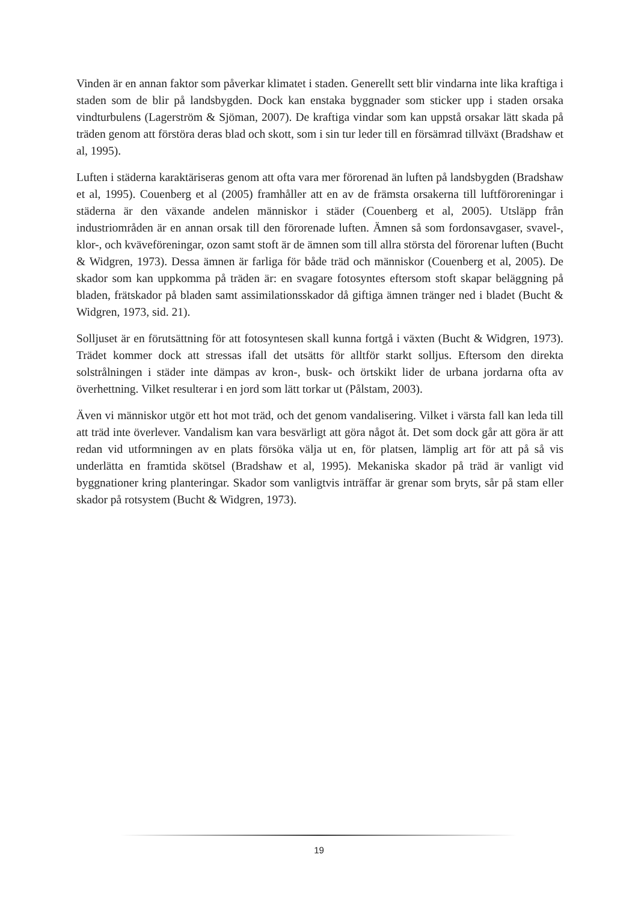Vinden är en annan faktor som påverkar klimatet i staden. Generellt sett blir vindarna inte lika kraftiga i staden som de blir på landsbygden. Dock kan enstaka byggnader som sticker upp i staden orsaka vindturbulens (Lagerström & Sjöman, 2007). De kraftiga vindar som kan uppstå orsakar lätt skada på träden genom att förstöra deras blad och skott, som i sin tur leder till en försämrad tillväxt (Bradshaw et al, 1995).
Luften i städerna karaktäriseras genom att ofta vara mer förorenad än luften på landsbygden (Bradshaw et al, 1995). Couenberg et al (2005) framhåller att en av de främsta orsakerna till luftföroreningar i städerna är den växande andelen människor i städer (Couenberg et al, 2005). Utsläpp från industriområden är en annan orsak till den förorenade luften. Ämnen så som fordonsavgaser, svavel-, klor-, och kväveföreningar, ozon samt stoft är de ämnen som till allra största del förorenar luften (Bucht & Widgren, 1973). Dessa ämnen är farliga för både träd och människor (Couenberg et al, 2005). De skador som kan uppkomma på träden är: en svagare fotosyntes eftersom stoft skapar beläggning på bladen, frätskador på bladen samt assimilationsskador då giftiga ämnen tränger ned i bladet (Bucht & Widgren, 1973, sid. 21).
Solljuset är en förutsättning för att fotosyntesen skall kunna fortgå i växten (Bucht & Widgren, 1973). Trädet kommer dock att stressas ifall det utsätts för alltför starkt solljus. Eftersom den direkta solstrålningen i städer inte dämpas av kron-, busk- och örtskikt lider de urbana jordarna ofta av överhettning. Vilket resulterar i en jord som lätt torkar ut (Pålstam, 2003).
Även vi människor utgör ett hot mot träd, och det genom vandalisering. Vilket i värsta fall kan leda till att träd inte överlever. Vandalism kan vara besvärligt att göra något åt. Det som dock går att göra är att redan vid utformningen av en plats försöka välja ut en, för platsen, lämplig art för att på så vis underlätta en framtida skötsel (Bradshaw et al, 1995). Mekaniska skador på träd är vanligt vid byggnationer kring planteringar. Skador som vanligtvis inträffar är grenar som bryts, sår på stam eller skador på rotsystem (Bucht & Widgren, 1973).
19